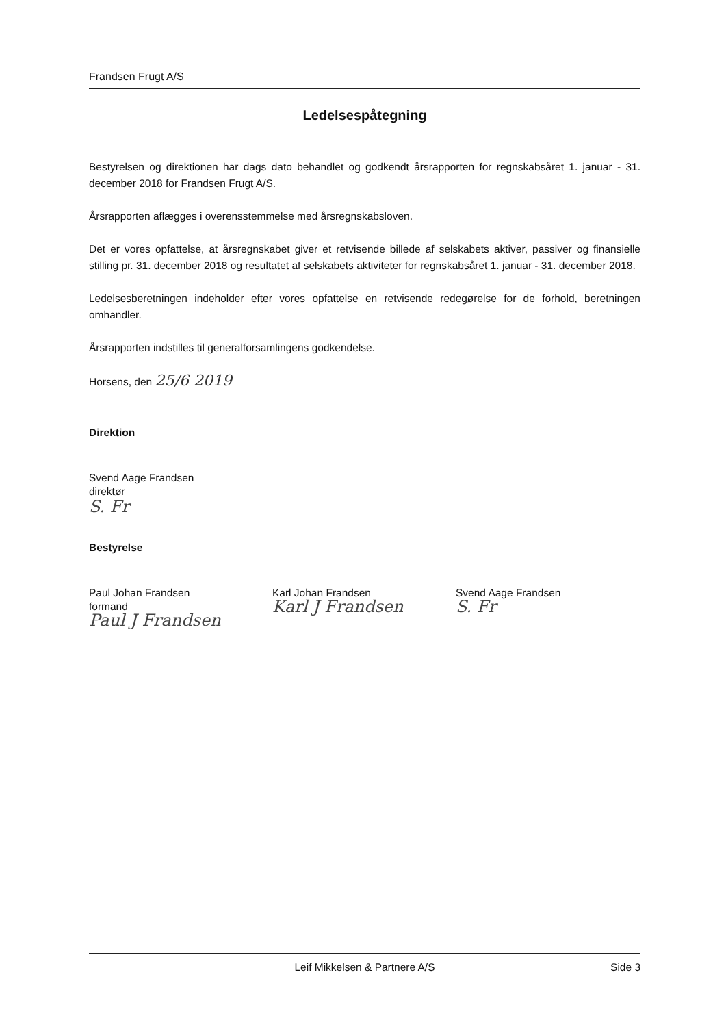Frandsen Frugt A/S
Ledelsespåtegning
Bestyrelsen og direktionen har dags dato behandlet og godkendt årsrapporten for regnskabsåret 1. januar - 31. december 2018 for Frandsen Frugt A/S.
Årsrapporten aflægges i overensstemmelse med årsregnskabsloven.
Det er vores opfattelse, at årsregnskabet giver et retvisende billede af selskabets aktiver, passiver og finansielle stilling pr. 31. december 2018 og resultatet af selskabets aktiviteter for regnskabsåret 1. januar - 31. december 2018.
Ledelsesberetningen indeholder efter vores opfattelse en retvisende redegørelse for de forhold, beretningen omhandler.
Årsrapporten indstilles til generalforsamlingens godkendelse.
Horsens, den 25/6 2019
Direktion
Svend Aage Frandsen
direktør
S. Fr
Bestyrelse
Paul Johan Frandsen
formand
Paul J Frandsen
Karl Johan Frandsen
Karl J Frandsen
Svend Aage Frandsen
S. Fr
Leif Mikkelsen & Partnere A/S Side 3